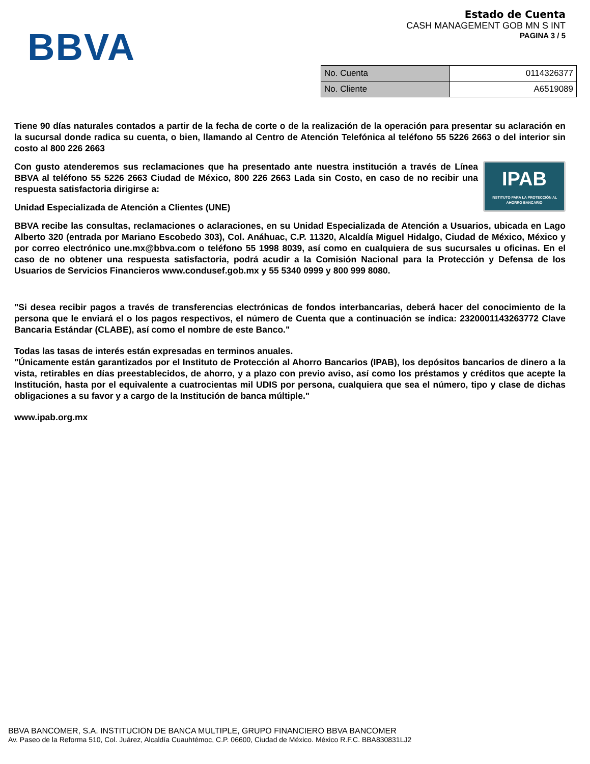BBVA
Estado de Cuenta
CASH MANAGEMENT GOB MN S INT
PAGINA 3 / 5
| No. Cuenta | 0114326377 |
| No. Cliente | A6519089 |
Tiene 90 días naturales contados a partir de la fecha de corte o de la realización de la operación para presentar su aclaración en la sucursal donde radica su cuenta, o bien, llamando al Centro de Atención Telefónica al teléfono 55 5226 2663 o del interior sin costo al 800 226 2663
IPAB
INSTITUTO PARA LA PROTECCIÓN AL AHORRO BANCARIO
Con gusto atenderemos sus reclamaciones que ha presentado ante nuestra institución a través de Línea BBVA al teléfono 55 5226 2663 Ciudad de México, 800 226 2663 Lada sin Costo, en caso de no recibir una respuesta satisfactoria dirigirse a:
Unidad Especializada de Atención a Clientes (UNE)
BBVA recibe las consultas, reclamaciones o aclaraciones, en su Unidad Especializada de Atención a Usuarios, ubicada en Lago Alberto 320 (entrada por Mariano Escobedo 303), Col. Anáhuac, C.P. 11320, Alcaldía Miguel Hidalgo, Ciudad de México, México y por correo electrónico une.mx@bbva.com o teléfono 55 1998 8039, así como en cualquiera de sus sucursales u oficinas. En el caso de no obtener una respuesta satisfactoria, podrá acudir a la Comisión Nacional para la Protección y Defensa de los Usuarios de Servicios Financieros www.condusef.gob.mx y 55 5340 0999 y 800 999 8080.
"Si desea recibir pagos a través de transferencias electrónicas de fondos interbancarias, deberá hacer del conocimiento de la persona que le enviará el o los pagos respectivos, el número de Cuenta que a continuación se índica: 2320001143263772 Clave Bancaria Estándar (CLABE), así como el nombre de este Banco."
Todas las tasas de interés están expresadas en terminos anuales.
"Únicamente están garantizados por el Instituto de Protección al Ahorro Bancarios (IPAB), los depósitos bancarios de dinero a la vista, retirables en días preestablecidos, de ahorro, y a plazo con previo aviso, así como los préstamos y créditos que acepte la Institución, hasta por el equivalente a cuatrocientas mil UDIS por persona, cualquiera que sea el número, tipo y clase de dichas obligaciones a su favor y a cargo de la Institución de banca múltiple."
www.ipab.org.mx
BBVA BANCOMER, S.A. INSTITUCION DE BANCA MULTIPLE, GRUPO FINANCIERO BBVA BANCOMER
Av. Paseo de la Reforma 510, Col. Juárez, Alcaldía Cuauhtémoc, C.P. 06600, Ciudad de México. México R.F.C. BBA830831LJ2